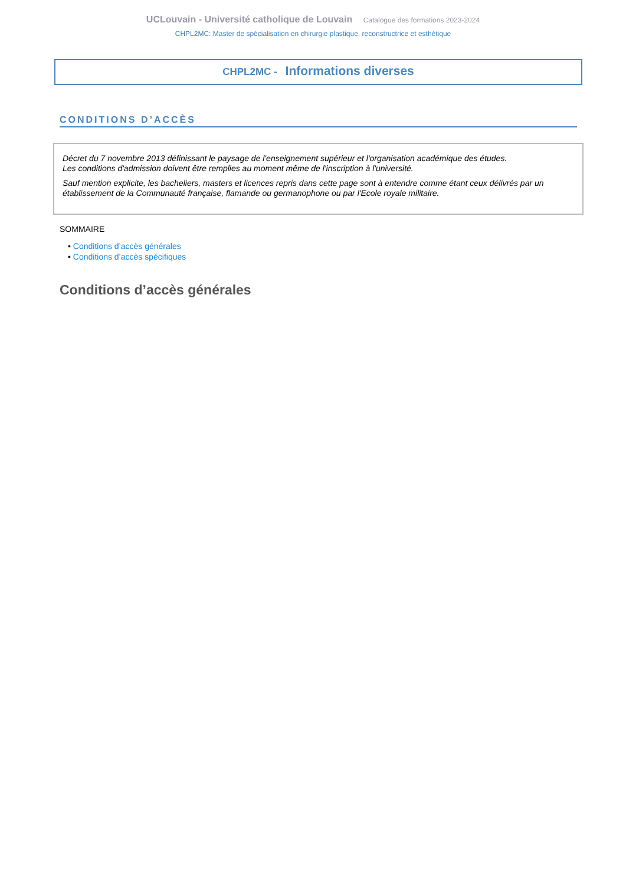UCLouvain - Université catholique de Louvain Catalogue des formations 2023-2024
CHPL2MC: Master de spécialisation en chirurgie plastique, reconstructrice et esthétique
CHPL2MC - Informations diverses
CONDITIONS D’ACCÈS
Décret du 7 novembre 2013 définissant le paysage de l'enseignement supérieur et l'organisation académique des études.
Les conditions d'admission doivent être remplies au moment même de l'inscription à l'université.
Sauf mention explicite, les bacheliers, masters et licences repris dans cette page sont à entendre comme étant ceux délivrés par un établissement de la Communauté française, flamande ou germanophone ou par l'Ecole royale militaire.
SOMMAIRE
• Conditions d’accès générales
• Conditions d’accès spécifiques
Conditions d’accès générales